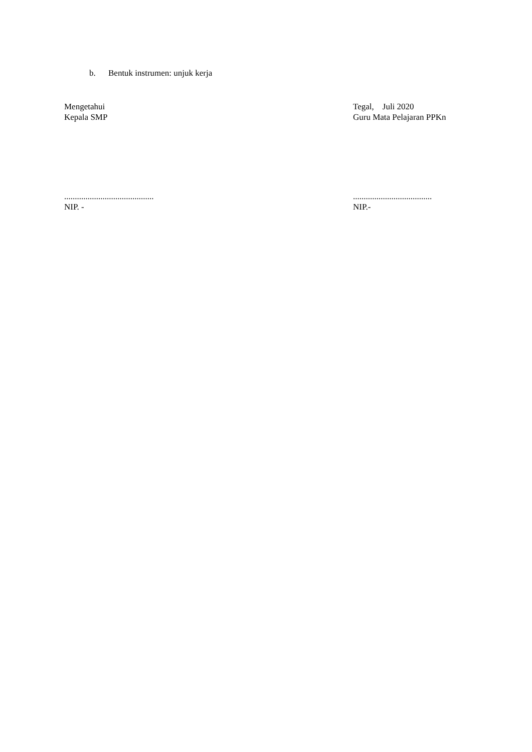b. Bentuk instrumen: unjuk kerja
Mengetahui
Kepala SMP
..........................................
NIP. -
Tegal, Juli 2020
Guru Mata Pelajaran PPKn
.....................................
NIP.-